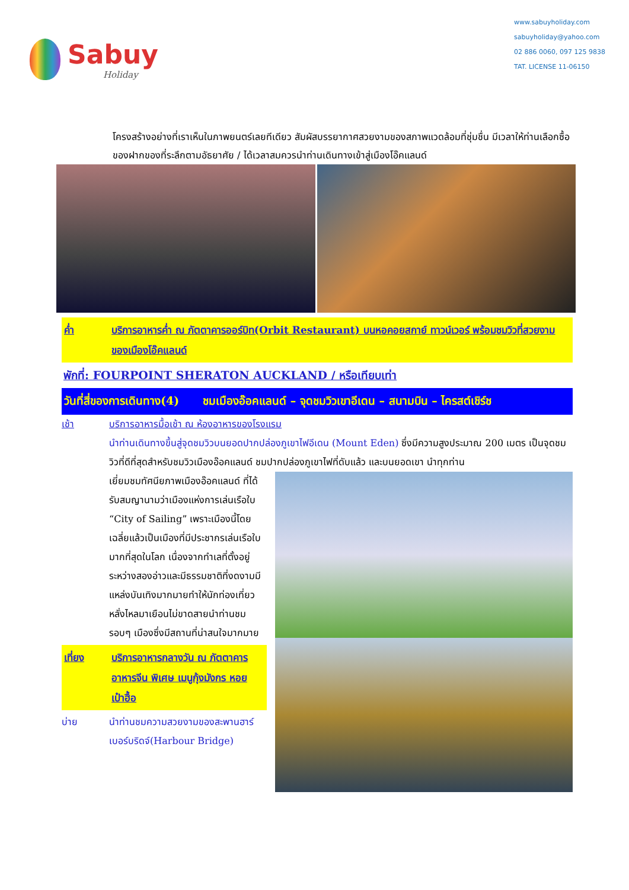Sabuy
Holiday
www.sabuyholiday.com
sabuyholiday@yahoo.com
02 886 0060, 097 125 9838
TAT. LICENSE 11-06150
โครงสร้างอย่างที่เราเห็นในภาพยนตร์เลยทีเดียว สัมผัสบรรยากาศสวยงามของสภาพแวดล้อมที่ชุ่มชื่น มีเวลาให้ท่านเลือกซื้อของฝากของที่ระลึกตามอัธยาศัย / ได้เวลาสมควรนำท่านเดินทางเข้าสู่เมืองโอ๊คแลนด์
ค่ำ บริการอาหารค่ำ ณ ภัตตาคารออร์บิท(Orbit Restaurant) บนหอคอยสกาย์ ทาวน์เวอร์ พร้อมชมวิวที่สวยงามของเมืองโอ๊คแลนด์
พักที่: FOURPOINT SHERATON AUCKLAND / หรือเทียบเท่า
วันที่สี่ของการเดินทาง(4) ชมเมืองอ๊อคแลนด์ – จุดชมวิวเขาอีเดน – สนามบิน – ไครสต์เชิร์ช
เช้า บริการอาหารมื้อเช้า ณ ห้องอาหารของโรงแรม
นำท่านเดินทางขึ้นสู่จุดชมวิวบนยอดปากปล่องภูเขาไฟอีเดน (Mount Eden) ซึ่งมีความสูงประมาณ 200 เมตร เป็นจุดชมวิวที่ดีที่สุดสำหรับชมวิวเมืองอ๊อคแลนด์ ชมปากปล่องภูเขาไฟที่ดับแล้ว และบนยอดเขา นำทุกท่าน
เยี่ยมชมทัศนียภาพเมืองอ๊อคแลนด์ ที่ได้รับสมญานามว่าเมืองแห่งการเล่นเรือใบ “City of Sailing” เพราะเมืองนี้โดยเฉลี่ยแล้วเป็นเมืองที่มีประชากรเล่นเรือใบมากที่สุดในโลก เนื่องจากทำเลที่ตั้งอยู่ระหว่างสองอ่าวและมีธรรมชาติที่งดงามมีแหล่งบันเทิงมากมายทำให้นักท่องเที่ยวหลั่งไหลมาเยือนไม่ขาดสายนำท่านชมรอบๆ เมืองซึ่งมีสถานที่น่าสนใจมากมาย
เที่ยง บริการอาหารกลางวัน ณ ภัตตาคารอาหารจีน พิเศษ เมนูกุ้งมังกร หอยเป๋าฮื้อ
บ่าย นำท่านชมความสวยงามของสะพานฮาร์เบอร์บริดจ์(Harbour Bridge)